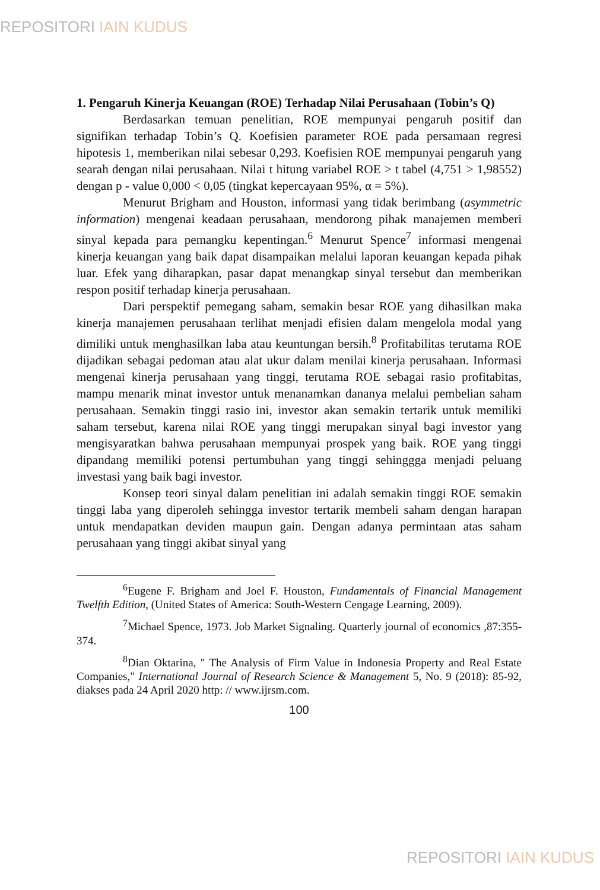REPOSITORI IAIN KUDUS
1. Pengaruh Kinerja Keuangan (ROE) Terhadap Nilai Perusahaan (Tobin’s Q)
Berdasarkan temuan penelitian, ROE mempunyai pengaruh positif dan signifikan terhadap Tobin’s Q. Koefisien parameter ROE pada persamaan regresi hipotesis 1, memberikan nilai sebesar 0,293. Koefisien ROE mempunyai pengaruh yang searah dengan nilai perusahaan. Nilai t hitung variabel ROE > t tabel (4,751 > 1,98552) dengan p - value 0,000 < 0,05 (tingkat kepercayaan 95%, α = 5%).
Menurut Brigham and Houston, informasi yang tidak berimbang (asymmetric information) mengenai keadaan perusahaan, mendorong pihak manajemen memberi sinyal kepada para pemangku kepentingan.<sup>6</sup> Menurut Spence<sup>7</sup> informasi mengenai kinerja keuangan yang baik dapat disampaikan melalui laporan keuangan kepada pihak luar. Efek yang diharapkan, pasar dapat menangkap sinyal tersebut dan memberikan respon positif terhadap kinerja perusahaan.
Dari perspektif pemegang saham, semakin besar ROE yang dihasilkan maka kinerja manajemen perusahaan terlihat menjadi efisien dalam mengelola modal yang dimiliki untuk menghasilkan laba atau keuntungan bersih.<sup>8</sup> Profitabilitas terutama ROE dijadikan sebagai pedoman atau alat ukur dalam menilai kinerja perusahaan. Informasi mengenai kinerja perusahaan yang tinggi, terutama ROE sebagai rasio profitabitas, mampu menarik minat investor untuk menanamkan dananya melalui pembelian saham perusahaan. Semakin tinggi rasio ini, investor akan semakin tertarik untuk memiliki saham tersebut, karena nilai ROE yang tinggi merupakan sinyal bagi investor yang mengisyaratkan bahwa perusahaan mempunyai prospek yang baik. ROE yang tinggi dipandang memiliki potensi pertumbuhan yang tinggi sehinggga menjadi peluang investasi yang baik bagi investor.
Konsep teori sinyal dalam penelitian ini adalah semakin tinggi ROE semakin tinggi laba yang diperoleh sehingga investor tertarik membeli saham dengan harapan untuk mendapatkan deviden maupun gain. Dengan adanya permintaan atas saham perusahaan yang tinggi akibat sinyal yang
<sup>6</sup> Eugene F. Brigham and Joel F. Houston, Fundamentals of Financial Management Twelfth Edition, (United States of America: South-Western Cengage Learning, 2009).
<sup>7</sup> Michael Spence, 1973. Job Market Signaling. Quarterly journal of economics ,87:355-374.
<sup>8</sup> Dian Oktarina, " The Analysis of Firm Value in Indonesia Property and Real Estate Companies," International Journal of Research Science & Management 5, No. 9 (2018): 85-92, diakses pada 24 April 2020 http: // www.ijrsm.com.
100
REPOSITORI IAIN KUDUS